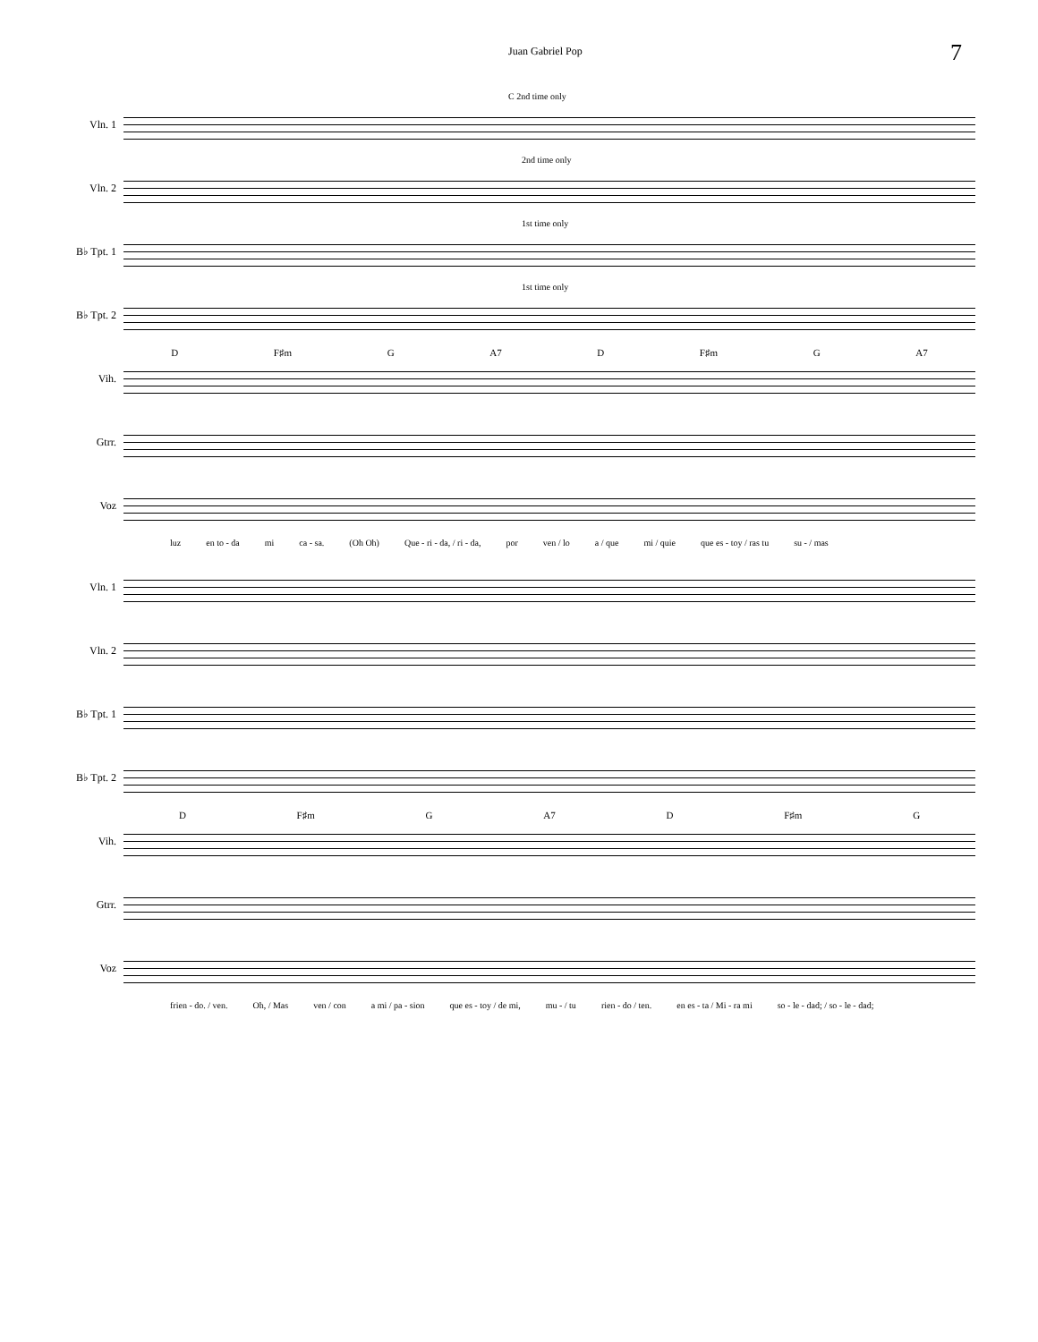Juan Gabriel Pop 7
Vln. 1
C 2nd time only
Vln. 2
2nd time only
B♭ Tpt. 1
1st time only
B♭ Tpt. 2
1st time only
Vih.
D F♯m G A7 D F♯m G A7
Gtrr.
Voz
luz en to - da mi ca - sa. (Oh Oh) Que - ri - da, / ri - da, por ven / lo a / que mi / quie que es - toy / ras tu su - / mas
Vln. 1
Vln. 2
B♭ Tpt. 1
B♭ Tpt. 2
Vih.
D F♯m G A7 D F♯m G
Gtrr.
Voz
frien - do. / ven. Oh, / Mas ven / con a mi / pa - sion que es - toy / de mi, mu - / tu rien - do / ten. en es - ta / Mi - ra mi so - le - dad; / so - le - dad;